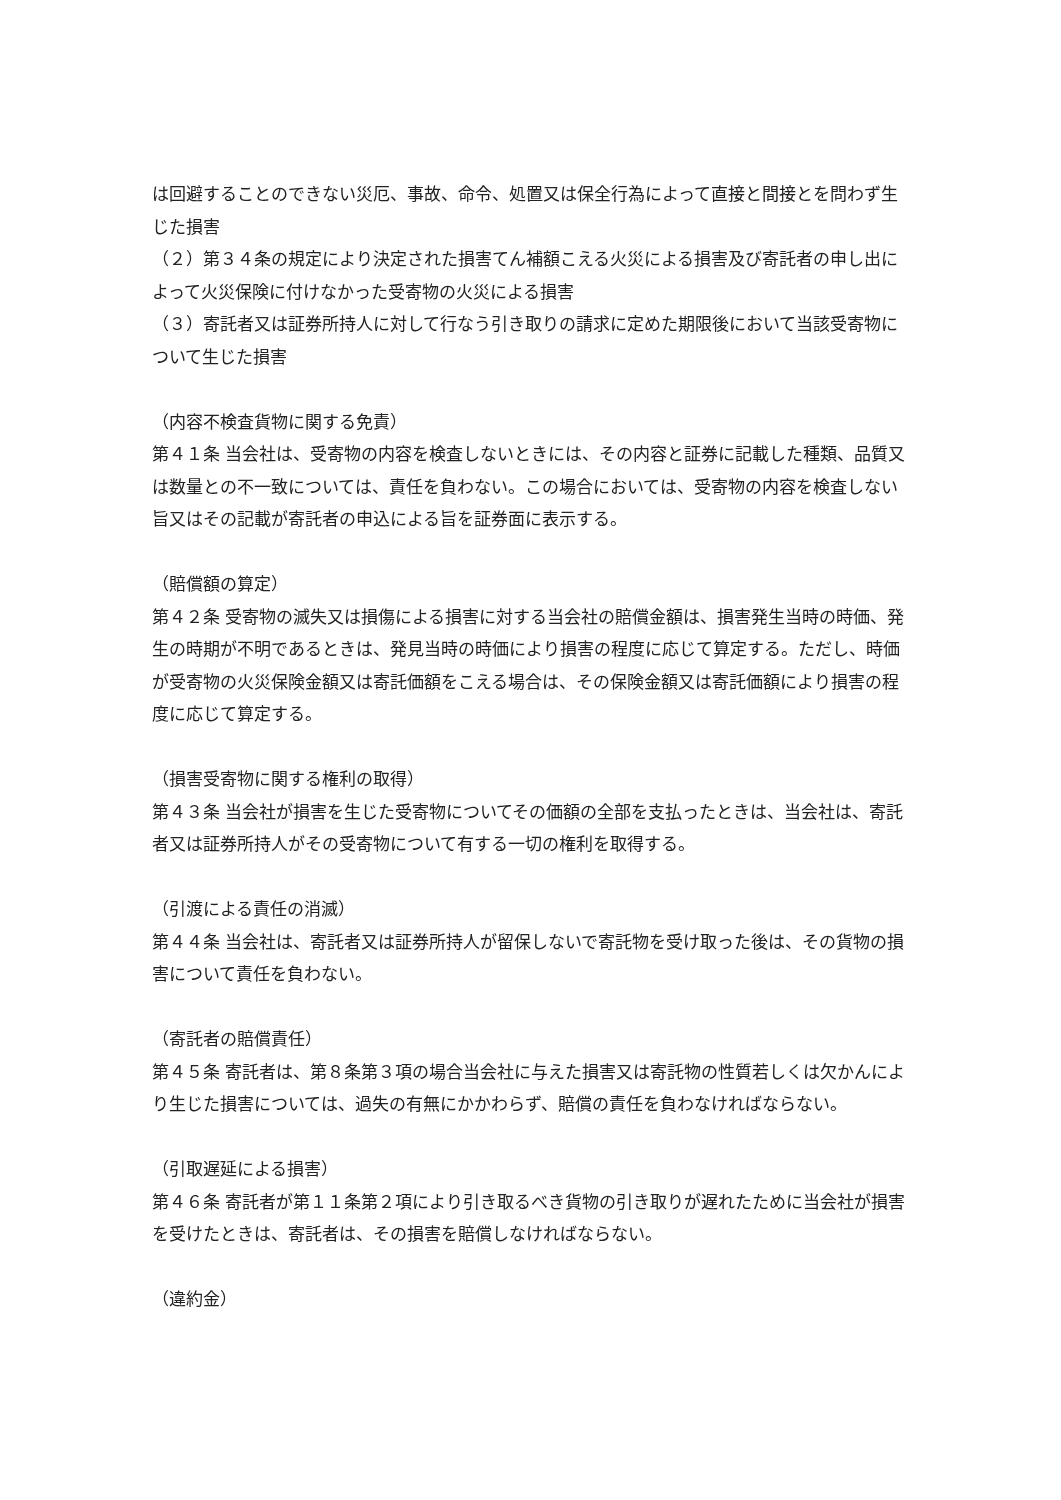は回避することのできない災厄、事故、命令、処置又は保全行為によって直接と間接とを問わず生じた損害
（２）第３４条の規定により決定された損害てん補額こえる火災による損害及び寄託者の申し出によって火災保険に付けなかった受寄物の火災による損害
（３）寄託者又は証券所持人に対して行なう引き取りの請求に定めた期限後において当該受寄物について生じた損害
（内容不検査貨物に関する免責）
第４１条 当会社は、受寄物の内容を検査しないときには、その内容と証券に記載した種類、品質又は数量との不一致については、責任を負わない。この場合においては、受寄物の内容を検査しない旨又はその記載が寄託者の申込による旨を証券面に表示する。
（賠償額の算定）
第４２条 受寄物の滅失又は損傷による損害に対する当会社の賠償金額は、損害発生当時の時価、発生の時期が不明であるときは、発見当時の時価により損害の程度に応じて算定する。ただし、時価が受寄物の火災保険金額又は寄託価額をこえる場合は、その保険金額又は寄託価額により損害の程度に応じて算定する。
（損害受寄物に関する権利の取得）
第４３条 当会社が損害を生じた受寄物についてその価額の全部を支払ったときは、当会社は、寄託者又は証券所持人がその受寄物について有する一切の権利を取得する。
（引渡による責任の消滅）
第４４条 当会社は、寄託者又は証券所持人が留保しないで寄託物を受け取った後は、その貨物の損害について責任を負わない。
（寄託者の賠償責任）
第４５条 寄託者は、第８条第３項の場合当会社に与えた損害又は寄託物の性質若しくは欠かんにより生じた損害については、過失の有無にかかわらず、賠償の責任を負わなければならない。
（引取遅延による損害）
第４６条 寄託者が第１１条第２項により引き取るべき貨物の引き取りが遅れたために当会社が損害を受けたときは、寄託者は、その損害を賠償しなければならない。
（違約金）